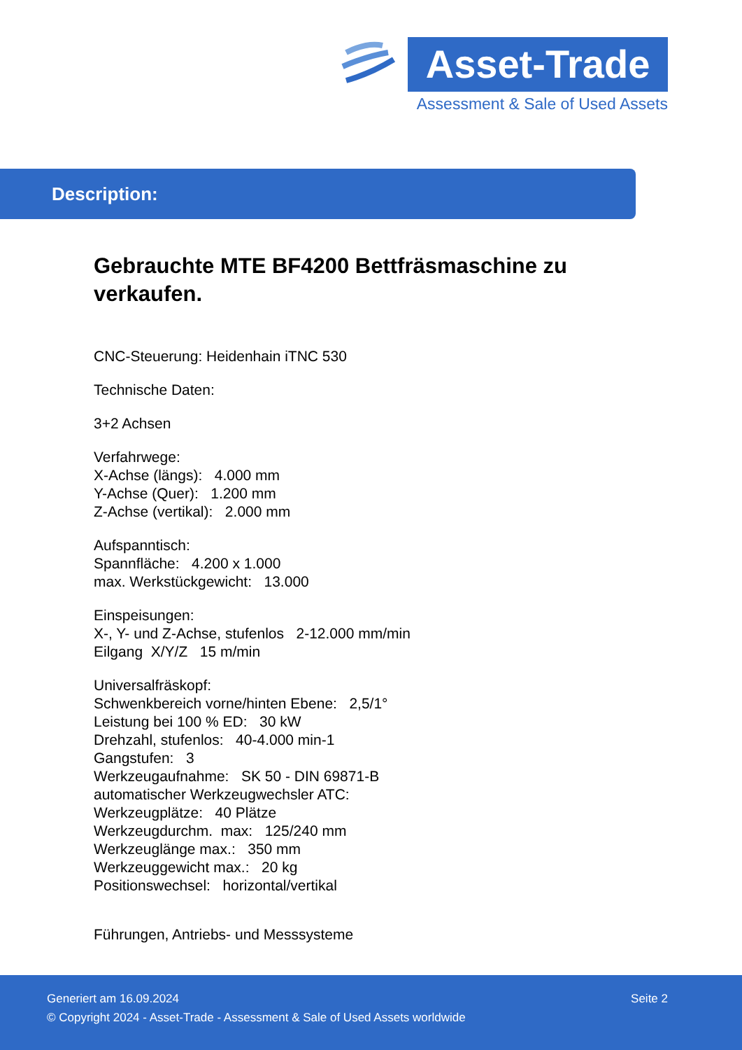Asset-Trade
Assessment & Sale of Used Assets
Description:
Gebrauchte MTE BF4200 Bettfräsmaschine zu verkaufen.
CNC-Steuerung: Heidenhain iTNC 530
Technische Daten:
3+2 Achsen
Verfahrwege:
X-Achse (längs): 4.000 mm
Y-Achse (Quer): 1.200 mm
Z-Achse (vertikal): 2.000 mm
Aufspanntisch:
Spannfläche: 4.200 x 1.000
max. Werkstückgewicht: 13.000
Einspeisungen:
X-, Y- und Z-Achse, stufenlos 2-12.000 mm/min
Eilgang X/Y/Z 15 m/min
Universalfräskopf:
Schwenkbereich vorne/hinten Ebene: 2,5/1°
Leistung bei 100 % ED: 30 kW
Drehzahl, stufenlos: 40-4.000 min-1
Gangstufen: 3
Werkzeugaufnahme: SK 50 - DIN 69871-B
automatischer Werkzeugwechsler ATC:
Werkzeugplätze: 40 Plätze
Werkzeugdurchm. max: 125/240 mm
Werkzeuglänge max.: 350 mm
Werkzeuggewicht max.: 20 kg
Positionswechsel: horizontal/vertikal
Führungen, Antriebs- und Messsysteme
Generiert am 16.09.2024 Seite 2
© Copyright 2024 - Asset-Trade - Assessment & Sale of Used Assets worldwide